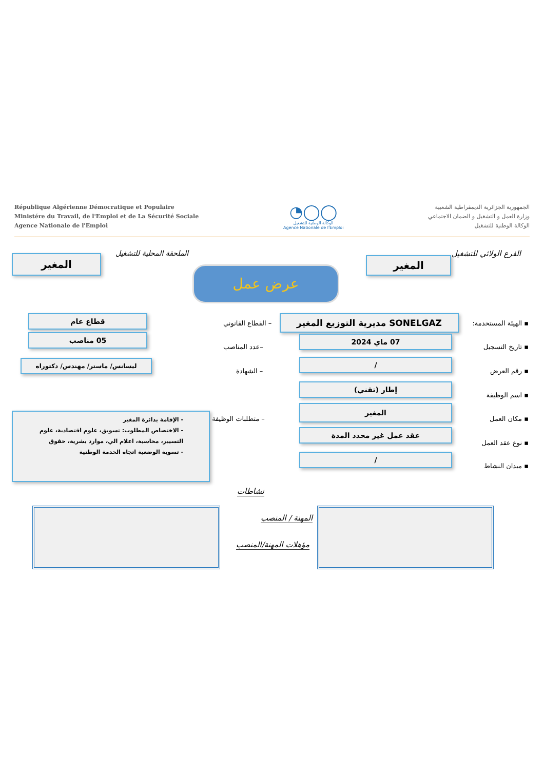République Algérienne Démocratique et Populaire
Ministére du Travail, de l'Emploi et de La Sécurité Sociale
Agence Nationale de l'Emploi
◔◯◯
الوكالة الوطنية للتشغيل
Agence Nationale de l'Emploi
الجمهورية الجزائرية الديمقراطية الشعبية
وزارة العمل و التشغيل و الضمان الاجتماعي
الوكالة الوطنية للتشغيل
الفرع الولائي للتشغيل
المغير
الملحقة المحلية للتشغيل
المغير
عرض عمل
▪ الهيئة المستخدمة: SONELGAZ مديرية التوزيع المغير
– القطاع القانوني
قطاع عام
▪ تاريخ التسجيل
07 ماي 2024
–عدد المناصب
05 مناصب
▪ رقم العرض
/
– الشهادة
ليسانس/ ماستر/ مهندس/ دكتوراه
▪ اسم الوظيفة
إطار (تقني)
▪ مكان العمل
المغير
– متطلبات الوظيفة
- الإقامة بدائرة المغير
- الاختصاص المطلوب: تسويق، علوم اقتصادية، علوم التسيير، محاسبة، اعلام الي، موارد بشرية، حقوق
- تسوية الوضعية اتجاه الخدمة الوطنية
▪ نوع عقد العمل
عقد عمل غير محدد المدة
▪ ميدان النشاط
/
نشاطات
المهنة / المنصب
مؤهلات المهنة/المنصب